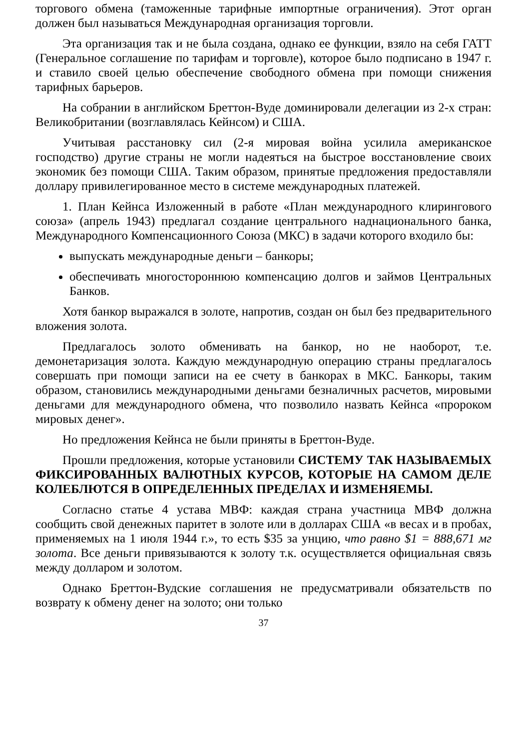торгового обмена (таможенные тарифные импортные ограничения). Этот орган должен был называться Международная организация торговли.
Эта организация так и не была создана, однако ее функции, взяло на себя ГАТТ (Генеральное соглашение по тарифам и торговле), которое было подписано в 1947 г. и ставило своей целью обеспечение свободного обмена при помощи снижения тарифных барьеров.
На собрании в английском Бреттон-Вуде доминировали делегации из 2-х стран: Великобритании (возглавлялась Кейнсом) и США.
Учитывая расстановку сил (2-я мировая война усилила американское господство) другие страны не могли надеяться на быстрое восстановление своих экономик без помощи США. Таким образом, принятые предложения предоставляли доллару привилегированное место в системе международных платежей.
1. План Кейнса Изложенный в работе «План международного клирингового союза» (апрель 1943) предлагал создание центрального наднационального банка, Международного Компенсационного Союза (МКС) в задачи которого входило бы:
выпускать международные деньги – банкоры;
обеспечивать многостороннюю компенсацию долгов и займов Центральных Банков.
Хотя банкор выражался в золоте, напротив, создан он был без предварительного вложения золота.
Предлагалось золото обменивать на банкор, но не наоборот, т.е. демонетаризация золота. Каждую международную операцию страны предлагалось совершать при помощи записи на ее счету в банкорах в МКС. Банкоры, таким образом, становились международными деньгами безналичных расчетов, мировыми деньгами для международного обмена, что позволило назвать Кейнса «пророком мировых денег».
Но предложения Кейнса не были приняты в Бреттон-Вуде.
Прошли предложения, которые установили СИСТЕМУ ТАК НАЗЫВАЕМЫХ ФИКСИРОВАННЫХ ВАЛЮТНЫХ КУРСОВ, КОТОРЫЕ НА САМОМ ДЕЛЕ КОЛЕБЛЮТСЯ В ОПРЕДЕЛЕННЫХ ПРЕДЕЛАХ И ИЗМЕНЯЕМЫ.
Согласно статье 4 устава МВФ: каждая страна участница МВФ должна сообщить свой денежных паритет в золоте или в долларах США «в весах и в пробах, применяемых на 1 июля 1944 г.», то есть $35 за унцию, что равно $1 = 888,671 мг золота. Все деньги привязываются к золоту т.к. осуществляется официальная связь между долларом и золотом.
Однако Бреттон-Вудские соглашения не предусматривали обязательств по возврату к обмену денег на золото; они только
37